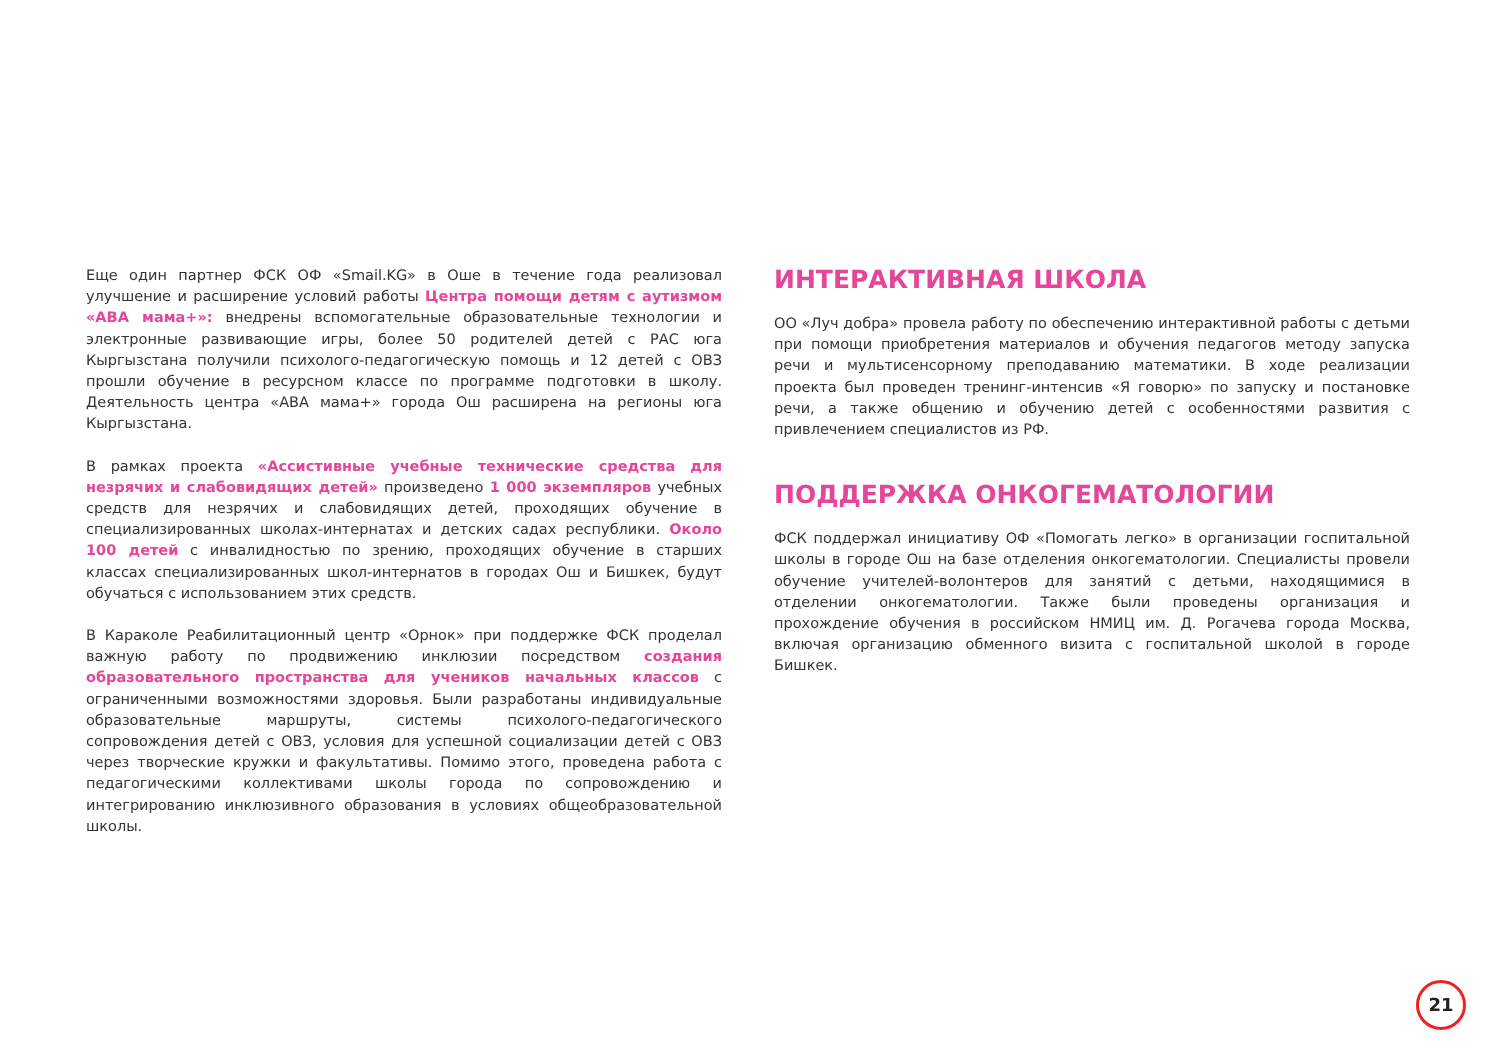Еще один партнер ФСК ОФ «Smail.KG» в Оше в течение года реализовал улучшение и расширение условий работы Центра помощи детям с аутизмом «АВА мама+»: внедрены вспомогательные образовательные технологии и электронные развивающие игры, более 50 родителей детей с РАС юга Кыргызстана получили психолого-педагогическую помощь и 12 детей с ОВЗ прошли обучение в ресурсном классе по программе подготовки в школу. Деятельность центра «АВА мама+» города Ош расширена на регионы юга Кыргызстана.
В рамках проекта «Ассистивные учебные технические средства для незрячих и слабовидящих детей» произведено 1 000 экземпляров учебных средств для незрячих и слабовидящих детей, проходящих обучение в специализированных школах-интернатах и детских садах республики. Около 100 детей с инвалидностью по зрению, проходящих обучение в старших классах специализированных школ-интернатов в городах Ош и Бишкек, будут обучаться с использованием этих средств.
В Караколе Реабилитационный центр «Орнок» при поддержке ФСК проделал важную работу по продвижению инклюзии посредством создания образовательного пространства для учеников начальных классов с ограниченными возможностями здоровья. Были разработаны индивидуальные образовательные маршруты, системы психолого-педагогического сопровождения детей с ОВЗ, условия для успешной социализации детей с ОВЗ через творческие кружки и факультативы. Помимо этого, проведена работа с педагогическими коллективами школы города по сопровождению и интегрированию инклюзивного образования в условиях общеобразовательной школы.
ИНТЕРАКТИВНАЯ ШКОЛА
ОО «Луч добра» провела работу по обеспечению интерактивной работы с детьми при помощи приобретения материалов и обучения педагогов методу запуска речи и мультисенсорному преподаванию математики. В ходе реализации проекта был проведен тренинг-интенсив «Я говорю» по запуску и постановке речи, а также общению и обучению детей с особенностями развития с привлечением специалистов из РФ.
ПОДДЕРЖКА ОНКОГЕМАТОЛОГИИ
ФСК поддержал инициативу ОФ «Помогать легко» в организации госпитальной школы в городе Ош на базе отделения онкогематологии. Специалисты провели обучение учителей-волонтеров для занятий с детьми, находящимися в отделении онкогематологии. Также были проведены организация и прохождение обучения в российском НМИЦ им. Д. Рогачева города Москва, включая организацию обменного визита с госпитальной школой в городе Бишкек.
21